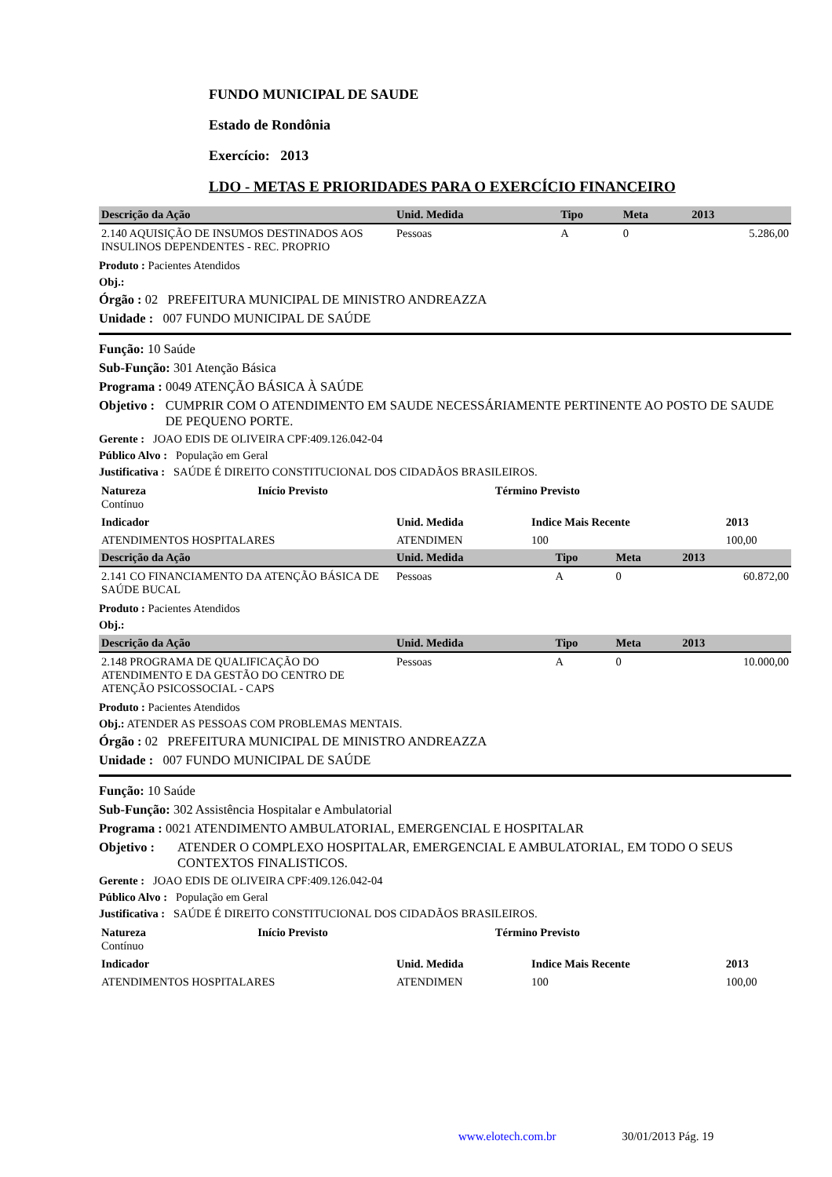FUNDO MUNICIPAL DE SAUDE
Estado de Rondônia
Exercício: 2013
LDO - METAS E PRIORIDADES PARA O EXERCÍCIO FINANCEIRO
| Descrição da Ação | Unid. Medida | Tipo | Meta | 2013 |
| --- | --- | --- | --- | --- |
| 2.140 AQUISIÇÃO DE INSUMOS DESTINADOS AOS INSULINOS DEPENDENTES - REC. PROPRIO | Pessoas | A | 0 | 5.286,00 |
Produto : Pacientes Atendidos
Obj.:
Órgão : 02 PREFEITURA MUNICIPAL DE MINISTRO ANDREAZZA
Unidade : 007 FUNDO MUNICIPAL DE SAÚDE
Função: 10 Saúde
Sub-Função: 301 Atenção Básica
Programa : 0049 ATENÇÃO BÁSICA À SAÚDE
Objetivo : CUMPRIR COM O ATENDIMENTO EM SAUDE NECESSÁRIAMENTE PERTINENTE AO POSTO DE SAUDE DE PEQUENO PORTE.
Gerente : JOAO EDIS DE OLIVEIRA CPF:409.126.042-04
Público Alvo : População em Geral
Justificativa : SAÚDE É DIREITO CONSTITUCIONAL DOS CIDADÃOS BRASILEIROS.
| Natureza Contínuo | Início Previsto | Término Previsto | |
| Indicador | Unid. Medida | Indice Mais Recente | 2013 |
| ATENDIMENTOS HOSPITALARES | ATENDIMEN | 100 | 100,00 |
| Descrição da Ação | Unid. Medida | Tipo | Meta | 2013 |
| --- | --- | --- | --- | --- |
| 2.141 CO FINANCIAMENTO DA ATENÇÃO BÁSICA DE SAÚDE BUCAL | Pessoas | A | 0 | 60.872,00 |
Produto : Pacientes Atendidos
Obj.:
| Descrição da Ação | Unid. Medida | Tipo | Meta | 2013 |
| --- | --- | --- | --- | --- |
| 2.148 PROGRAMA DE QUALIFICAÇÃO DO ATENDIMENTO E DA GESTÃO DO CENTRO DE ATENÇÃO PSICOSSOCIAL - CAPS | Pessoas | A | 0 | 10.000,00 |
Produto : Pacientes Atendidos
Obj.: ATENDER AS PESSOAS COM PROBLEMAS MENTAIS.
Órgão : 02 PREFEITURA MUNICIPAL DE MINISTRO ANDREAZZA
Unidade : 007 FUNDO MUNICIPAL DE SAÚDE
Função: 10 Saúde
Sub-Função: 302 Assistência Hospitalar e Ambulatorial
Programa : 0021 ATENDIMENTO AMBULATORIAL, EMERGENCIAL E HOSPITALAR
Objetivo : ATENDER O COMPLEXO HOSPITALAR, EMERGENCIAL E AMBULATORIAL, EM TODO O SEUS CONTEXTOS FINALISTICOS.
Gerente : JOAO EDIS DE OLIVEIRA CPF:409.126.042-04
Público Alvo : População em Geral
Justificativa : SAÚDE É DIREITO CONSTITUCIONAL DOS CIDADÃOS BRASILEIROS.
| Natureza Contínuo | Início Previsto | Término Previsto | |
| Indicador | Unid. Medida | Indice Mais Recente | 2013 |
| ATENDIMENTOS HOSPITALARES | ATENDIMEN | 100 | 100,00 |
www.elotech.com.br 30/01/2013 Pág. 19